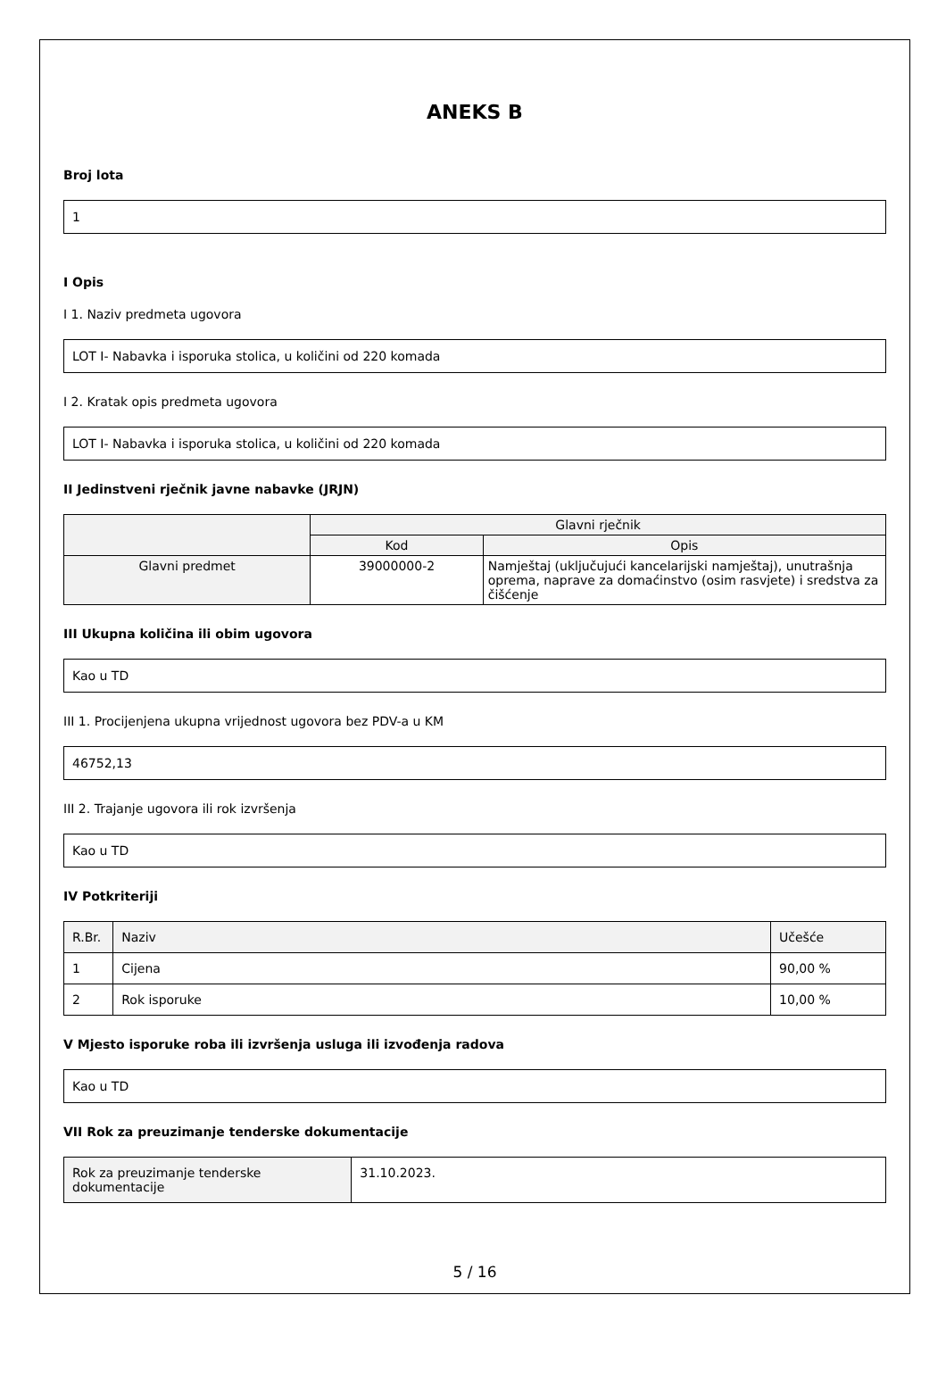ANEKS B
Broj lota
1
I Opis
I 1. Naziv predmeta ugovora
LOT I- Nabavka i isporuka stolica, u količini od 220 komada
I 2. Kratak opis predmeta ugovora
LOT I- Nabavka i isporuka stolica, u količini od 220 komada
II Jedinstveni rječnik javne nabavke (JRJN)
| | Glavni rječnik | |
| --- | --- | --- |
| | Kod | Opis |
| Glavni predmet | 39000000-2 | Namještaj (uključujući kancelarijski namještaj), unutrašnja oprema, naprave za domaćinstvo (osim rasvjete) i sredstva za čišćenje |
III Ukupna količina ili obim ugovora
Kao u TD
III 1. Procijenjena ukupna vrijednost ugovora bez PDV-a u KM
46752,13
III 2. Trajanje ugovora ili rok izvršenja
Kao u TD
IV Potkriteriji
| R.Br. | Naziv | Učešće |
| --- | --- | --- |
| 1 | Cijena | 90,00 % |
| 2 | Rok isporuke | 10,00 % |
V Mjesto isporuke roba ili izvršenja usluga ili izvođenja radova
Kao u TD
VII Rok za preuzimanje tenderske dokumentacije
| Rok za preuzimanje tenderske dokumentacije | 31.10.2023. |
5 / 16